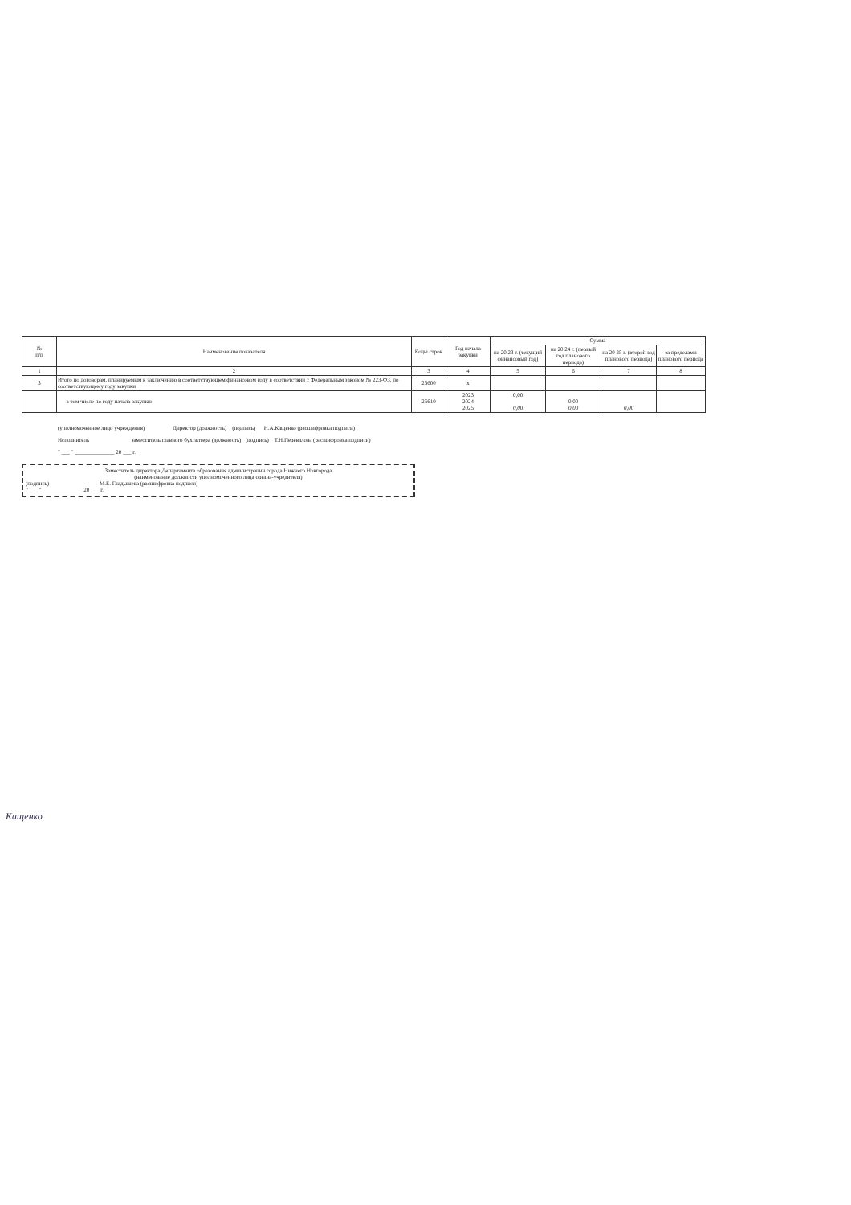| № п/п | Наименование показателя | Коды строк | Год начала закупки | Сумма | | | |
| --- | --- | --- | --- | --- | --- | --- | --- |
| | | | | на 20 23 г. (текущий финансовый год) | на 20 24 г. (первый год планового периода) | на 20 25 г. (второй год планового периода) | за пределами планового периода |
| 1 | 2 | 3 | 4 | 5 | 6 | 7 | 8 |
| 3 | Итого по договорам, планируемым к заключению в соответствующем финансовом году в соответствии с Федеральным законом № 223-ФЗ, по соответствующему году закупки | 26600 | x | | | | |
| | в том числе по году начала закупки: | 26610 | 2023 2024 2025 | 0,00 0,00 | 0,00 0,00 | 0,00 | |
(уполномоченное лицо учреждения) Директор (должность) (подпись) Н.А.Кащенко (расшифровка подписи)
Исполнитель заместитель главного бухгалтера (должность) (подпись) Т.Н.Перевалова (расшифровка подписи)
" ___ " ______________ 20 ___ г.
Заместитель директора Департамента образования администрации города Нижнего Новгорода
(наименование должности уполномоченного лица органа-учредителя)
(подпись) М.Е. Гладышева (расшифровка подписи)
" ___ " ______________ 20 ___ г.
Кащенко